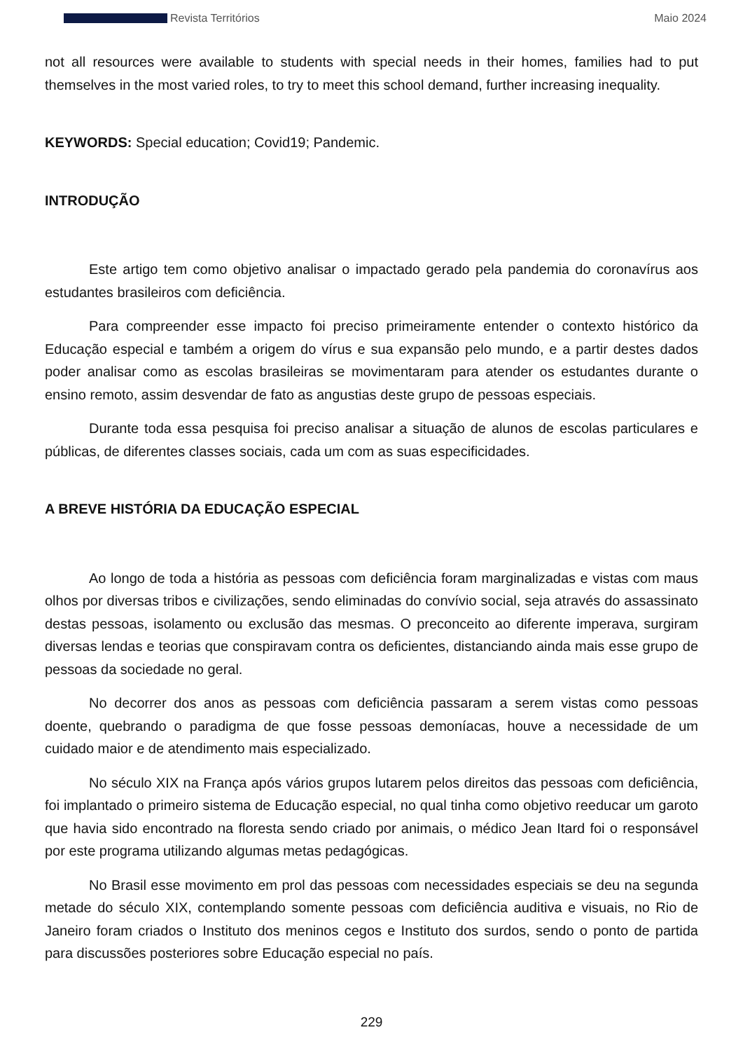Revista Territórios Maio 2024
not all resources were available to students with special needs in their homes, families had to put themselves in the most varied roles, to try to meet this school demand, further increasing inequality.
KEYWORDS: Special education; Covid19; Pandemic.
INTRODUÇÃO
Este artigo tem como objetivo analisar o impactado gerado pela pandemia do coronavírus aos estudantes brasileiros com deficiência.
Para compreender esse impacto foi preciso primeiramente entender o contexto histórico da Educação especial e também a origem do vírus e sua expansão pelo mundo, e a partir destes dados poder analisar como as escolas brasileiras se movimentaram para atender os estudantes durante o ensino remoto, assim desvendar de fato as angustias deste grupo de pessoas especiais.
Durante toda essa pesquisa foi preciso analisar a situação de alunos de escolas particulares e públicas, de diferentes classes sociais, cada um com as suas especificidades.
A BREVE HISTÓRIA DA EDUCAÇÃO ESPECIAL
Ao longo de toda a história as pessoas com deficiência foram marginalizadas e vistas com maus olhos por diversas tribos e civilizações, sendo eliminadas do convívio social, seja através do assassinato destas pessoas, isolamento ou exclusão das mesmas. O preconceito ao diferente imperava, surgiram diversas lendas e teorias que conspiravam contra os deficientes, distanciando ainda mais esse grupo de pessoas da sociedade no geral.
No decorrer dos anos as pessoas com deficiência passaram a serem vistas como pessoas doente, quebrando o paradigma de que fosse pessoas demoníacas, houve a necessidade de um cuidado maior e de atendimento mais especializado.
No século XIX na França após vários grupos lutarem pelos direitos das pessoas com deficiência, foi implantado o primeiro sistema de Educação especial, no qual tinha como objetivo reeducar um garoto que havia sido encontrado na floresta sendo criado por animais, o médico Jean Itard foi o responsável por este programa utilizando algumas metas pedagógicas.
No Brasil esse movimento em prol das pessoas com necessidades especiais se deu na segunda metade do século XIX, contemplando somente pessoas com deficiência auditiva e visuais, no Rio de Janeiro foram criados o Instituto dos meninos cegos e Instituto dos surdos, sendo o ponto de partida para discussões posteriores sobre Educação especial no país.
229